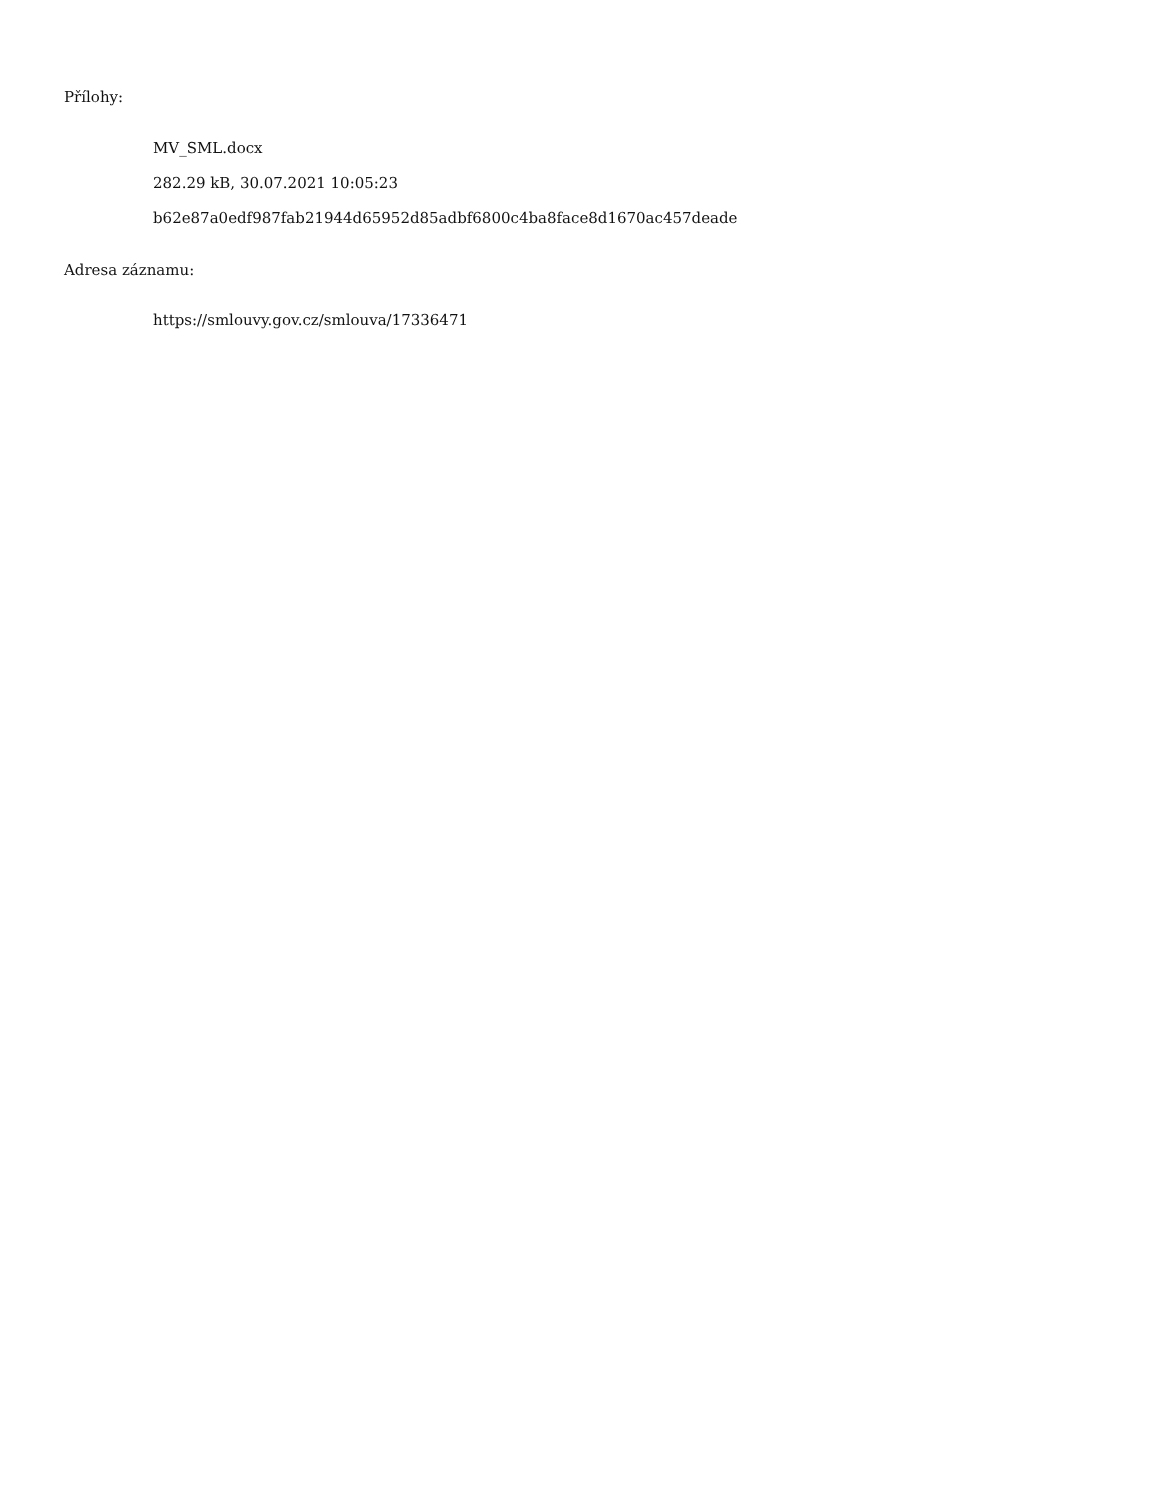Přílohy:
MV_SML.docx
282.29 kB, 30.07.2021 10:05:23
b62e87a0edf987fab21944d65952d85adbf6800c4ba8face8d1670ac457deade
Adresa záznamu:
https://smlouvy.gov.cz/smlouva/17336471